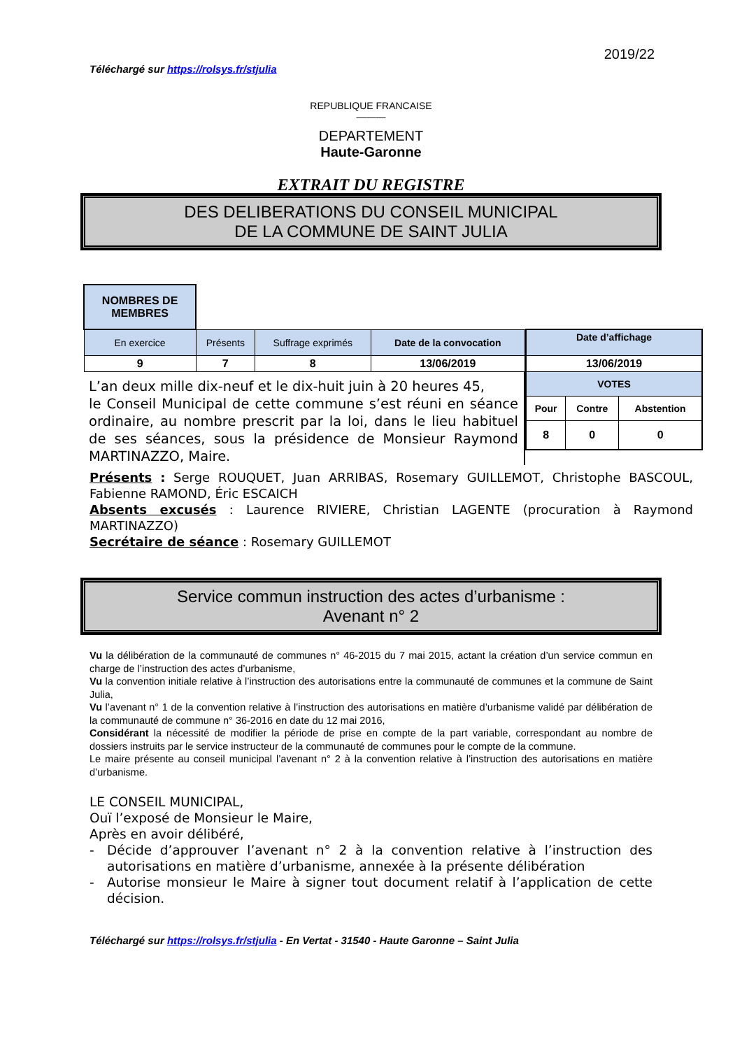2019/22
Téléchargé sur https://rolsys.fr/stjulia
REPUBLIQUE FRANCAISE
———
DEPARTEMENT
Haute-Garonne
EXTRAIT DU REGISTRE
DES DELIBERATIONS DU CONSEIL MUNICIPAL
DE LA COMMUNE DE SAINT JULIA
| NOMBRES DE MEMBRES | | | |
| En exercice | Présents | Suffrage exprimés | Date de la convocation |
| 9 | 7 | 8 | 13/06/2019 |
L’an deux mille dix-neuf et le dix-huit juin à 20 heures 45,
le Conseil Municipal de cette commune s’est réuni en séance ordinaire, au nombre prescrit par la loi, dans le lieu habituel de ses séances, sous la présidence de Monsieur Raymond MARTINAZZO, Maire.
| Date d’affichage | | |
| 13/06/2019 | | |
| VOTES | | |
| Pour | Contre | Abstention |
| 8 | 0 | 0 |
Présents : Serge ROUQUET, Juan ARRIBAS, Rosemary GUILLEMOT, Christophe BASCOUL, Fabienne RAMOND, Éric ESCAICH
Absents excusés : Laurence RIVIERE, Christian LAGENTE (procuration à Raymond MARTINAZZO)
Secrétaire de séance : Rosemary GUILLEMOT
Service commun instruction des actes d’urbanisme :
Avenant n° 2
Vu la délibération de la communauté de communes n° 46-2015 du 7 mai 2015, actant la création d’un service commun en charge de l’instruction des actes d’urbanisme,
Vu la convention initiale relative à l’instruction des autorisations entre la communauté de communes et la commune de Saint Julia,
Vu l’avenant n° 1 de la convention relative à l’instruction des autorisations en matière d’urbanisme validé par délibération de la communauté de commune n° 36-2016 en date du 12 mai 2016,
Considérant la nécessité de modifier la période de prise en compte de la part variable, correspondant au nombre de dossiers instruits par le service instructeur de la communauté de communes pour le compte de la commune.
Le maire présente au conseil municipal l’avenant n° 2 à la convention relative à l’instruction des autorisations en matière d’urbanisme.
LE CONSEIL MUNICIPAL,
Ouï l’exposé de Monsieur le Maire,
Après en avoir délibéré,
- Décide d’approuver l’avenant n° 2 à la convention relative à l’instruction des autorisations en matière d’urbanisme, annexée à la présente délibération
- Autorise monsieur le Maire à signer tout document relatif à l’application de cette décision.
Téléchargé sur https://rolsys.fr/stjulia - En Vertat - 31540 - Haute Garonne – Saint Julia